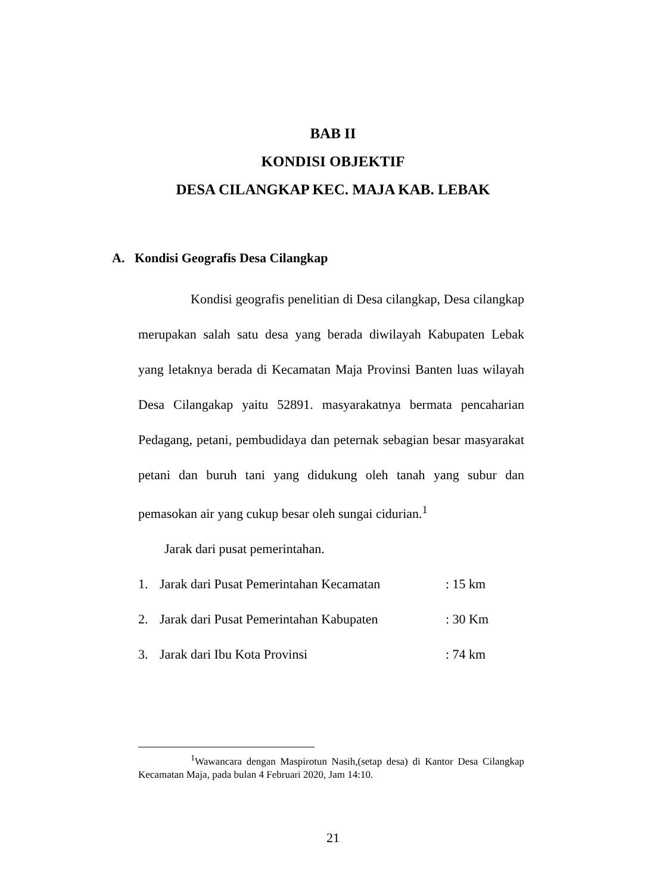BAB II
KONDISI OBJEKTIF
DESA CILANGKAP KEC. MAJA KAB. LEBAK
A. Kondisi Geografis Desa Cilangkap
Kondisi geografis penelitian di Desa cilangkap, Desa cilangkap merupakan salah satu desa yang berada diwilayah Kabupaten Lebak yang letaknya berada di Kecamatan Maja Provinsi Banten luas wilayah Desa Cilangakap yaitu 52891. masyarakatnya bermata pencaharian Pedagang, petani, pembudidaya dan peternak sebagian besar masyarakat petani dan buruh tani yang didukung oleh tanah yang subur dan pemasokan air yang cukup besar oleh sungai cidurian.<sup>1</sup>
Jarak dari pusat pemerintahan.
1. Jarak dari Pusat Pemerintahan Kecamatan: 15 km
2. Jarak dari Pusat Pemerintahan Kabupaten: 30 Km
3. Jarak dari Ibu Kota Provinsi: 74 km
<sup>1</sup> Wawancara dengan Maspirotun Nasih,(setap desa) di Kantor Desa Cilangkap Kecamatan Maja, pada bulan 4 Februari 2020, Jam 14:10.
21